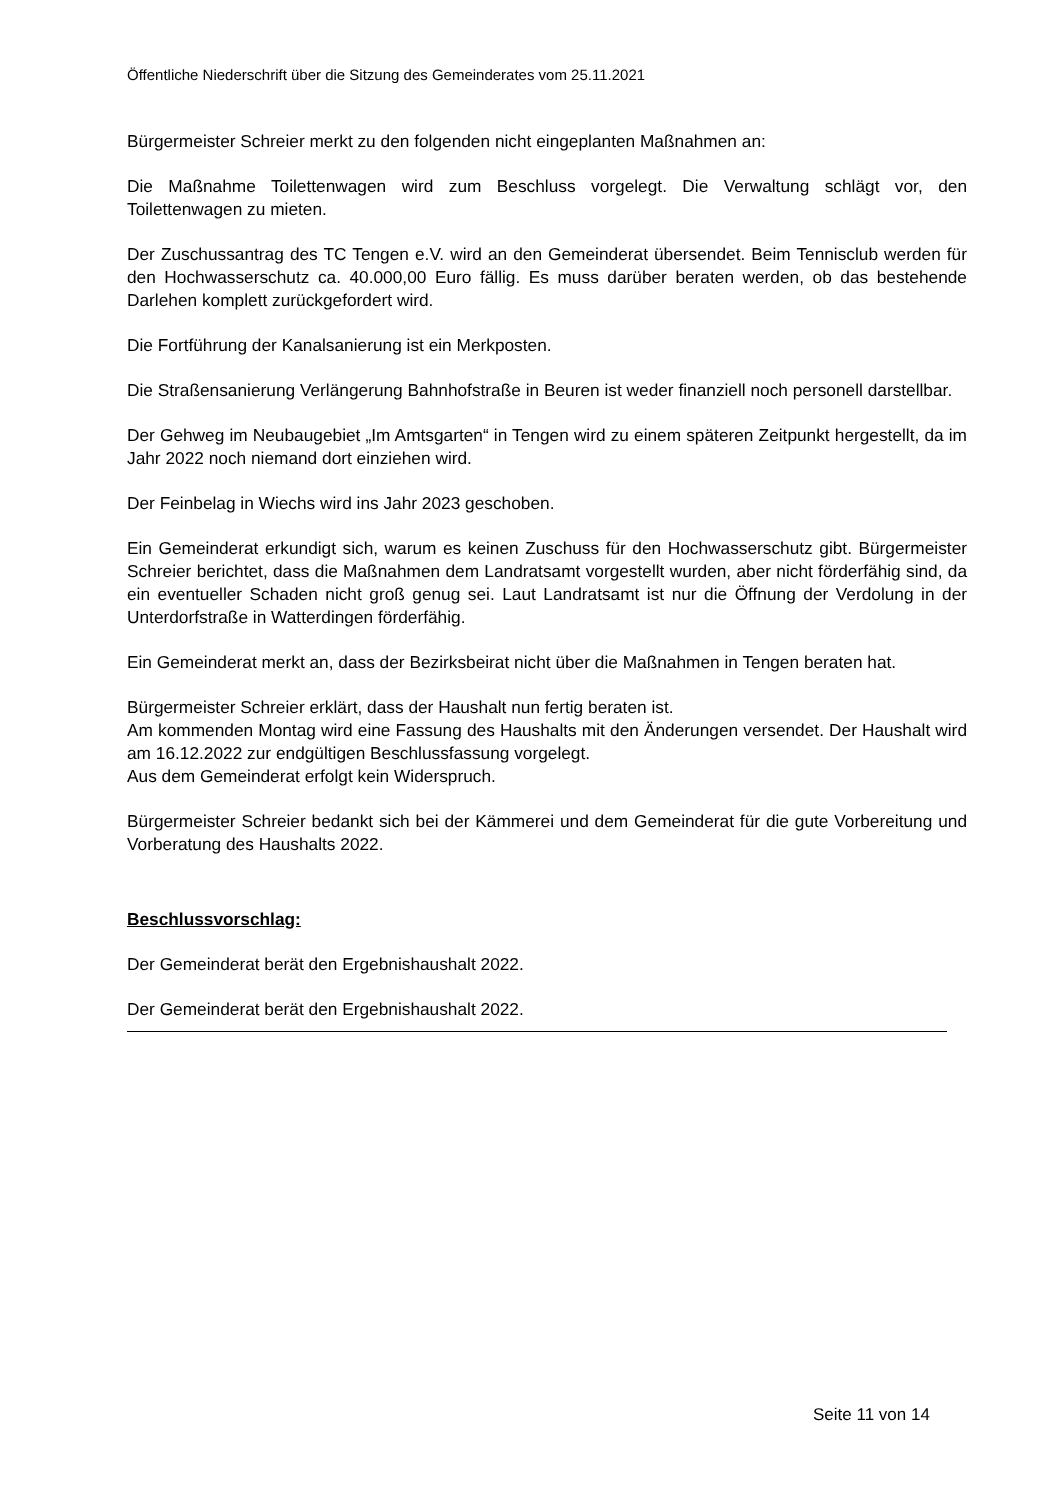Öffentliche Niederschrift über die Sitzung des Gemeinderates vom 25.11.2021
Bürgermeister Schreier merkt zu den folgenden nicht eingeplanten Maßnahmen an:
Die Maßnahme Toilettenwagen wird zum Beschluss vorgelegt. Die Verwaltung schlägt vor, den Toilettenwagen zu mieten.
Der Zuschussantrag des TC Tengen e.V. wird an den Gemeinderat übersendet. Beim Tennisclub werden für den Hochwasserschutz ca. 40.000,00 Euro fällig. Es muss darüber beraten werden, ob das bestehende Darlehen komplett zurückgefordert wird.
Die Fortführung der Kanalsanierung ist ein Merkposten.
Die Straßensanierung Verlängerung Bahnhofstraße in Beuren ist weder finanziell noch personell darstellbar.
Der Gehweg im Neubaugebiet „Im Amtsgarten“ in Tengen wird zu einem späteren Zeitpunkt hergestellt, da im Jahr 2022 noch niemand dort einziehen wird.
Der Feinbelag in Wiechs wird ins Jahr 2023 geschoben.
Ein Gemeinderat erkundigt sich, warum es keinen Zuschuss für den Hochwasserschutz gibt. Bürgermeister Schreier berichtet, dass die Maßnahmen dem Landratsamt vorgestellt wurden, aber nicht förderfähig sind, da ein eventueller Schaden nicht groß genug sei. Laut Landratsamt ist nur die Öffnung der Verdolung in der Unterdorfstraße in Watterdingen förderfähig.
Ein Gemeinderat merkt an, dass der Bezirksbeirat nicht über die Maßnahmen in Tengen beraten hat.
Bürgermeister Schreier erklärt, dass der Haushalt nun fertig beraten ist.
Am kommenden Montag wird eine Fassung des Haushalts mit den Änderungen versendet. Der Haushalt wird am 16.12.2022 zur endgültigen Beschlussfassung vorgelegt.
Aus dem Gemeinderat erfolgt kein Widerspruch.
Bürgermeister Schreier bedankt sich bei der Kämmerei und dem Gemeinderat für die gute Vorbereitung und Vorberatung des Haushalts 2022.
Beschlussvorschlag:
Der Gemeinderat berät den Ergebnishaushalt 2022.
Der Gemeinderat berät den Ergebnishaushalt 2022.
Seite 11 von 14